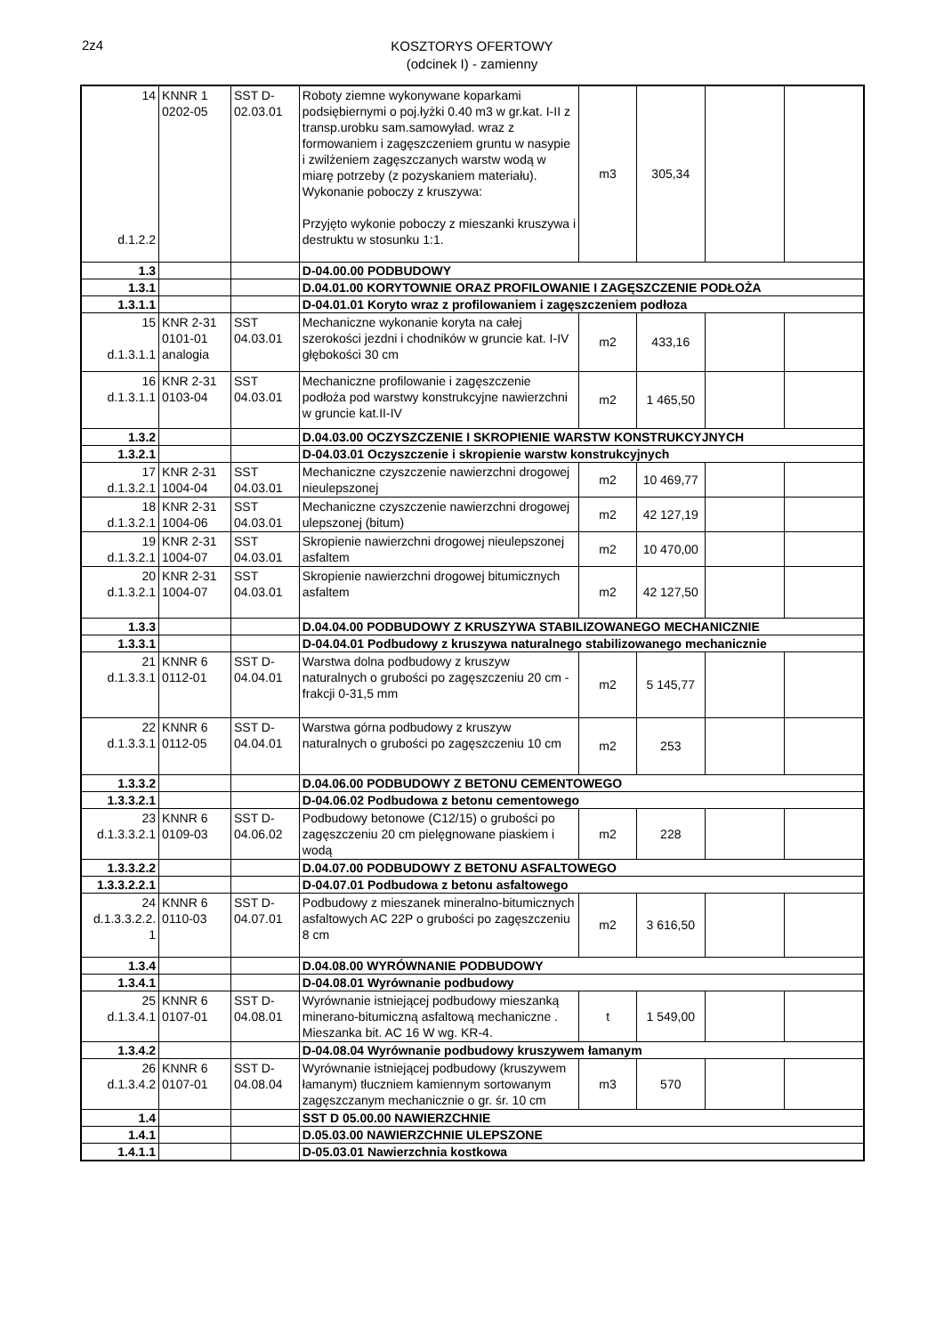2z4
KOSZTORYS OFERTOWY
(odcinek I) - zamienny
| 14 d.1.2.2 | KNNR 1 0202-05 | SST D-02.03.01 | Roboty ziemne wykonywane koparkami podsiębiernymi o poj.łyżki 0.40 m3 w gr.kat. I-II z transp.urobku sam.samowyład. wraz z formowaniem i zagęszczeniem gruntu w nasypie i zwilżeniem zagęszczanych warstw wodą w miarę potrzeby (z pozyskaniem materiału). Wykonanie poboczy z kruszywa: Przyjęto wykonie poboczy z mieszanki kruszywa i destruktu w stosunku 1:1. | m3 | 305,34 | | |
| 1.3 | | | D-04.00.00 PODBUDOWY | | | | |
| 1.3.1 | | | D.04.01.00 KORYTOWNIE ORAZ PROFILOWANIE I ZAGĘSZCZENIE PODŁOŻA | | | | |
| 1.3.1.1 | | | D-04.01.01 Koryto wraz z profilowaniem i zagęszczeniem podłoza | | | | |
| 15 d.1.3.1.1 | KNR 2-31 0101-01 analogia | SST 04.03.01 | Mechaniczne wykonanie koryta na całej szerokości jezdni i chodników w gruncie kat. I-IV głębokości 30 cm | m2 | 433,16 | | |
| 16 d.1.3.1.1 | KNR 2-31 0103-04 | SST 04.03.01 | Mechaniczne profilowanie i zagęszczenie podłoża pod warstwy konstrukcyjne nawierzchni w gruncie kat.II-IV | m2 | 1 465,50 | | |
| 1.3.2 | | | D.04.03.00 OCZYSZCZENIE I SKROPIENIE WARSTW KONSTRUKCYJNYCH | | | | |
| 1.3.2.1 | | | D-04.03.01 Oczyszczenie i skropienie warstw konstrukcyjnych | | | | |
| 17 d.1.3.2.1 | KNR 2-31 1004-04 | SST 04.03.01 | Mechaniczne czyszczenie nawierzchni drogowej nieulepszonej | m2 | 10 469,77 | | |
| 18 d.1.3.2.1 | KNR 2-31 1004-06 | SST 04.03.01 | Mechaniczne czyszczenie nawierzchni drogowej ulepszonej (bitum) | m2 | 42 127,19 | | |
| 19 d.1.3.2.1 | KNR 2-31 1004-07 | SST 04.03.01 | Skropienie nawierzchni drogowej nieulepszonej asfaltem | m2 | 10 470,00 | | |
| 20 d.1.3.2.1 | KNR 2-31 1004-07 | SST 04.03.01 | Skropienie nawierzchni drogowej bitumicznych asfaltem | m2 | 42 127,50 | | |
| 1.3.3 | | | D.04.04.00 PODBUDOWY Z KRUSZYWA STABILIZOWANEGO MECHANICZNIE | | | | |
| 1.3.3.1 | | | D-04.04.01 Podbudowy z kruszywa naturalnego stabilizowanego mechanicznie | | | | |
| 21 d.1.3.3.1 | KNNR 6 0112-01 | SST D-04.04.01 | Warstwa dolna podbudowy z kruszyw naturalnych o grubości po zagęszczeniu 20 cm - frakcji 0-31,5 mm | m2 | 5 145,77 | | |
| 22 d.1.3.3.1 | KNNR 6 0112-05 | SST D-04.04.01 | Warstwa górna podbudowy z kruszyw naturalnych o grubości po zagęszczeniu 10 cm | m2 | 253 | | |
| 1.3.3.2 | | | D.04.06.00 PODBUDOWY Z BETONU CEMENTOWEGO | | | | |
| 1.3.3.2.1 | | | D-04.06.02 Podbudowa z betonu cementowego | | | | |
| 23 d.1.3.3.2.1 | KNNR 6 0109-03 | SST D-04.06.02 | Podbudowy betonowe (C12/15) o grubości po zagęszczeniu 20 cm pielęgnowane piaskiem i wodą | m2 | 228 | | |
| 1.3.3.2.2 | | | D.04.07.00 PODBUDOWY Z BETONU ASFALTOWEGO | | | | |
| 1.3.3.2.2.1 | | | D-04.07.01 Podbudowa z betonu asfaltowego | | | | |
| 24 d.1.3.3.2.2. 1 | KNNR 6 0110-03 | SST D-04.07.01 | Podbudowy z mieszanek mineralno-bitumicznych asfaltowych AC 22P o grubości po zagęszczeniu 8 cm | m2 | 3 616,50 | | |
| 1.3.4 | | | D.04.08.00 WYRÓWNANIE PODBUDOWY | | | | |
| 1.3.4.1 | | | D-04.08.01 Wyrównanie podbudowy | | | | |
| 25 d.1.3.4.1 | KNNR 6 0107-01 | SST D-04.08.01 | Wyrównanie istniejącej podbudowy mieszanką minerano-bitumiczną asfaltową mechaniczne . Mieszanka bit. AC 16 W wg. KR-4. | t | 1 549,00 | | |
| 1.3.4.2 | | | D-04.08.04 Wyrównanie podbudowy kruszywem łamanym | | | | |
| 26 d.1.3.4.2 | KNNR 6 0107-01 | SST D-04.08.04 | Wyrównanie istniejącej podbudowy (kruszywem łamanym) tłuczniem kamiennym sortowanym zagęszczanym mechanicznie o gr. śr. 10 cm | m3 | 570 | | |
| 1.4 | | | SST D 05.00.00 NAWIERZCHNIE | | | | |
| 1.4.1 | | | D.05.03.00 NAWIERZCHNIE ULEPSZONE | | | | |
| 1.4.1.1 | | | D-05.03.01 Nawierzchnia kostkowa | | | | |